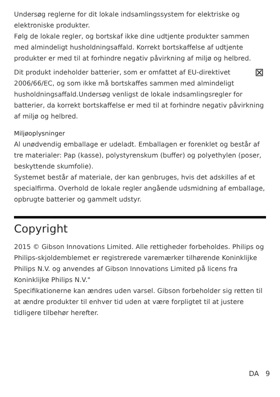Undersøg reglerne for dit lokale indsamlingssystem for elektriske og elektroniske produkter.
Følg de lokale regler, og bortskaf ikke dine udtjente produkter sammen med almindeligt husholdningsaffald. Korrekt bortskaffelse af udtjente produkter er med til at forhindre negativ påvirkning af miljø og helbred.
⊠ Dit produkt indeholder batterier, som er omfattet af EU-direktivet 2006/66/EC, og som ikke må bortskaffes sammen med almindeligt husholdningsaffald.Undersøg venligst de lokale indsamlingsregler for batterier, da korrekt bortskaffelse er med til at forhindre negativ påvirkning af miljø og helbred.
Miljøoplysninger
Al unødvendig emballage er udeladt. Emballagen er forenklet og består af tre materialer: Pap (kasse), polystyrenskum (buffer) og polyethylen (poser, beskyttende skumfolie).
Systemet består af materiale, der kan genbruges, hvis det adskilles af et specialfirma. Overhold de lokale regler angående udsmidning af emballage, opbrugte batterier og gammelt udstyr.
Copyright
2015 © Gibson Innovations Limited. Alle rettigheder forbeholdes. Philips og Philips-skjoldemblemet er registrerede varemærker tilhørende Koninklijke Philips N.V. og anvendes af Gibson Innovations Limited på licens fra Koninklijke Philips N.V."
Specifikationerne kan ændres uden varsel. Gibson forbeholder sig retten til at ændre produkter til enhver tid uden at være forpligtet til at justere tidligere tilbehør herefter.
DA 9